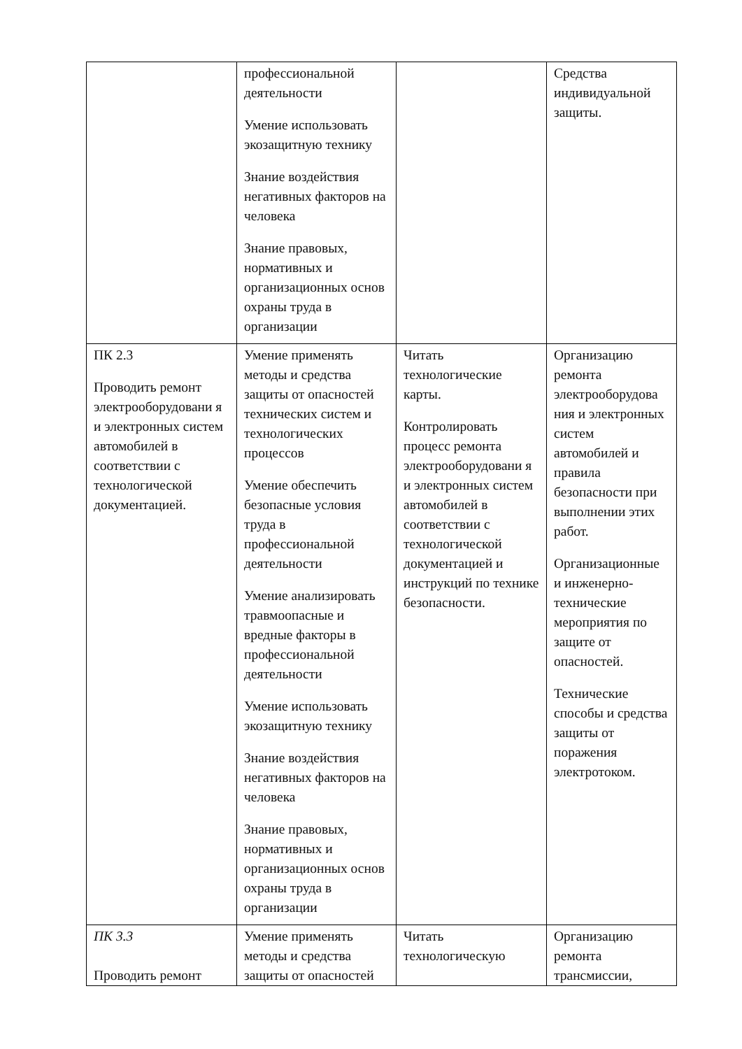| | профессиональной деятельности Умение использовать экозащитную технику Знание воздействия негативных факторов на человека Знание правовых, нормативных и организационных основ охраны труда в организации | | Средства индивидуальной защиты. |
| ПК 2.3 Проводить ремонт электрооборудовани я и электронных систем автомобилей в соответствии с технологической документацией. | Умение применять методы и средства защиты от опасностей технических систем и технологических процессов Умение обеспечить безопасные условия труда в профессиональной деятельности Умение анализировать травмоопасные и вредные факторы в профессиональной деятельности Умение использовать экозащитную технику Знание воздействия негативных факторов на человека Знание правовых, нормативных и организационных основ охраны труда в организации | Читать технологические карты. Контролировать процесс ремонта электрооборудовани я и электронных систем автомобилей в соответствии с технологической документацией и инструкций по технике безопасности. | Организацию ремонта электрооборудова ния и электронных систем автомобилей и правила безопасности при выполнении этих работ. Организационные и инженерно-технические мероприятия по защите от опасностей. Технические способы и средства защиты от поражения электротоком. |
| ПК 3.3 Проводить ремонт | Умение применять методы и средства защиты от опасностей | Читать технологическую | Организацию ремонта трансмиссии, |